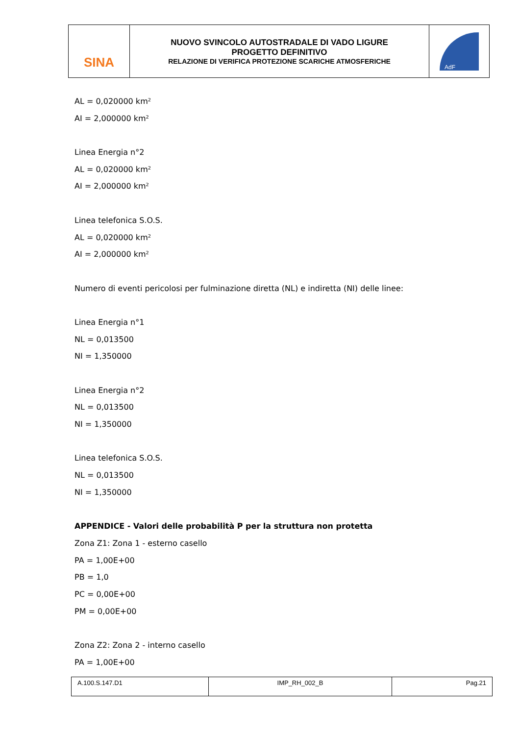| SINA | NUOVO SVINCOLO AUTOSTRADALE DI VADO LIGURE PROGETTO DEFINITIVO RELAZIONE DI VERIFICA PROTEZIONE SCARICHE ATMOSFERICHE | AdF |
AL = 0,020000 km²
AI = 2,000000 km²
Linea Energia n°2
AL = 0,020000 km²
AI = 2,000000 km²
Linea telefonica S.O.S.
AL = 0,020000 km²
AI = 2,000000 km²
Numero di eventi pericolosi per fulminazione diretta (NL) e indiretta (NI) delle linee:
Linea Energia n°1
NL = 0,013500
NI = 1,350000
Linea Energia n°2
NL = 0,013500
NI = 1,350000
Linea telefonica S.O.S.
NL = 0,013500
NI = 1,350000
APPENDICE - Valori delle probabilità P per la struttura non protetta
Zona Z1: Zona 1 - esterno casello
PA = 1,00E+00
PB = 1,0
PC = 0,00E+00
PM = 0,00E+00
Zona Z2: Zona 2 - interno casello
PA = 1,00E+00
| A.100.S.147.D1 | IMP_RH_002_B | Pag.21 |